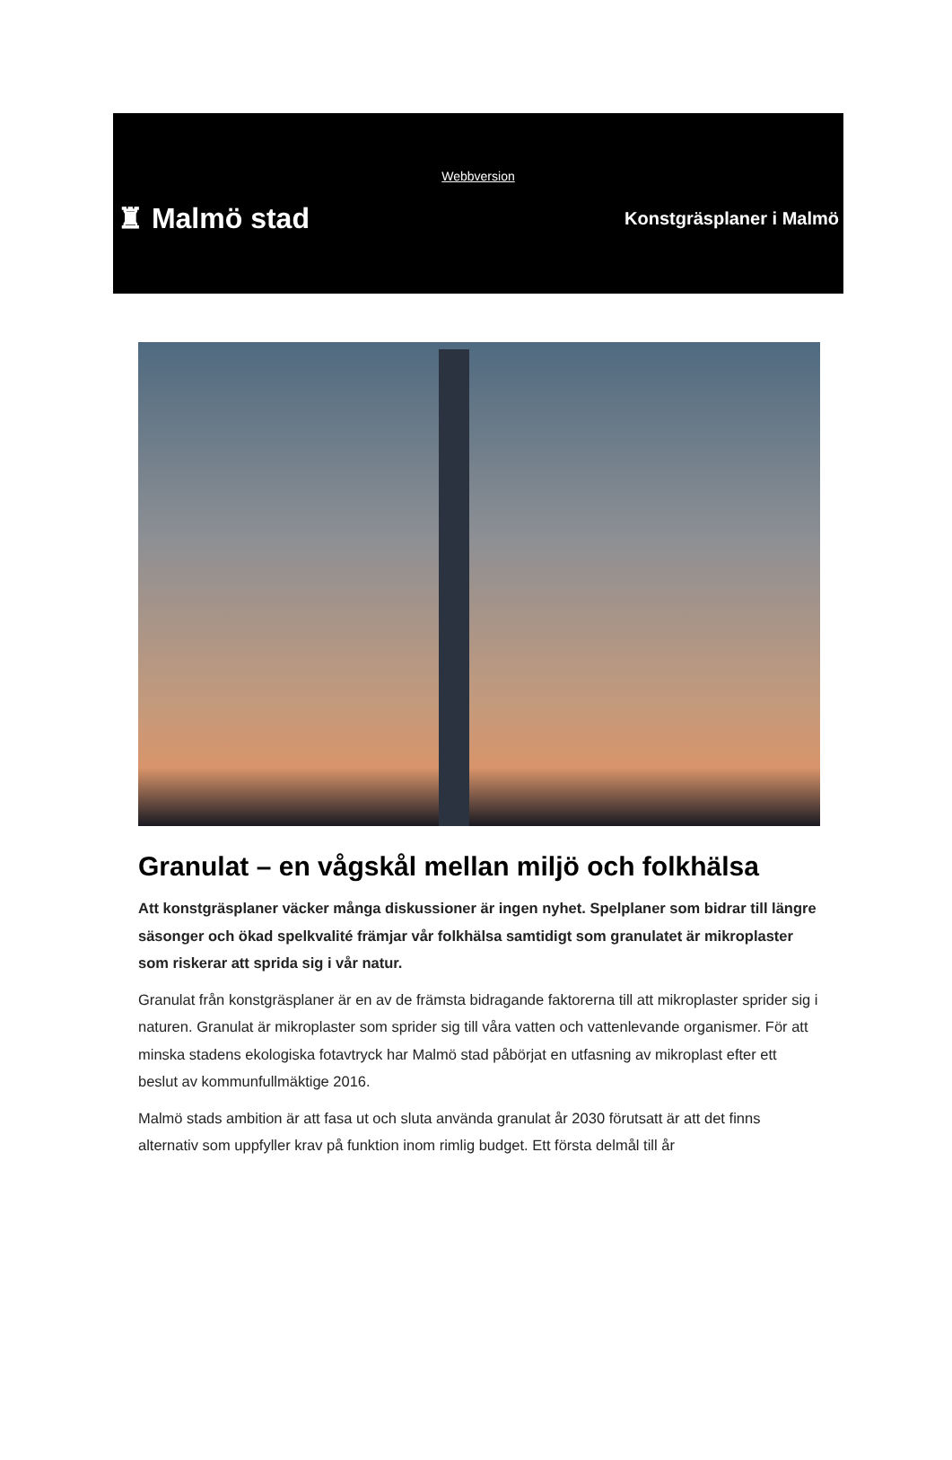Webbversion
♜ Malmö stad
Konstgräsplaner i Malmö
Granulat – en vågskål mellan miljö och folkhälsa
Att konstgräsplaner väcker många diskussioner är ingen nyhet. Spelplaner som bidrar till längre säsonger och ökad spelkvalité främjar vår folkhälsa samtidigt som granulatet är mikroplaster som riskerar att sprida sig i vår natur.
Granulat från konstgräsplaner är en av de främsta bidragande faktorerna till att mikroplaster sprider sig i naturen. Granulat är mikroplaster som sprider sig till våra vatten och vattenlevande organismer. För att minska stadens ekologiska fotavtryck har Malmö stad påbörjat en utfasning av mikroplast efter ett beslut av kommunfullmäktige 2016.
Malmö stads ambition är att fasa ut och sluta använda granulat år 2030 förutsatt är att det finns alternativ som uppfyller krav på funktion inom rimlig budget. Ett första delmål till år